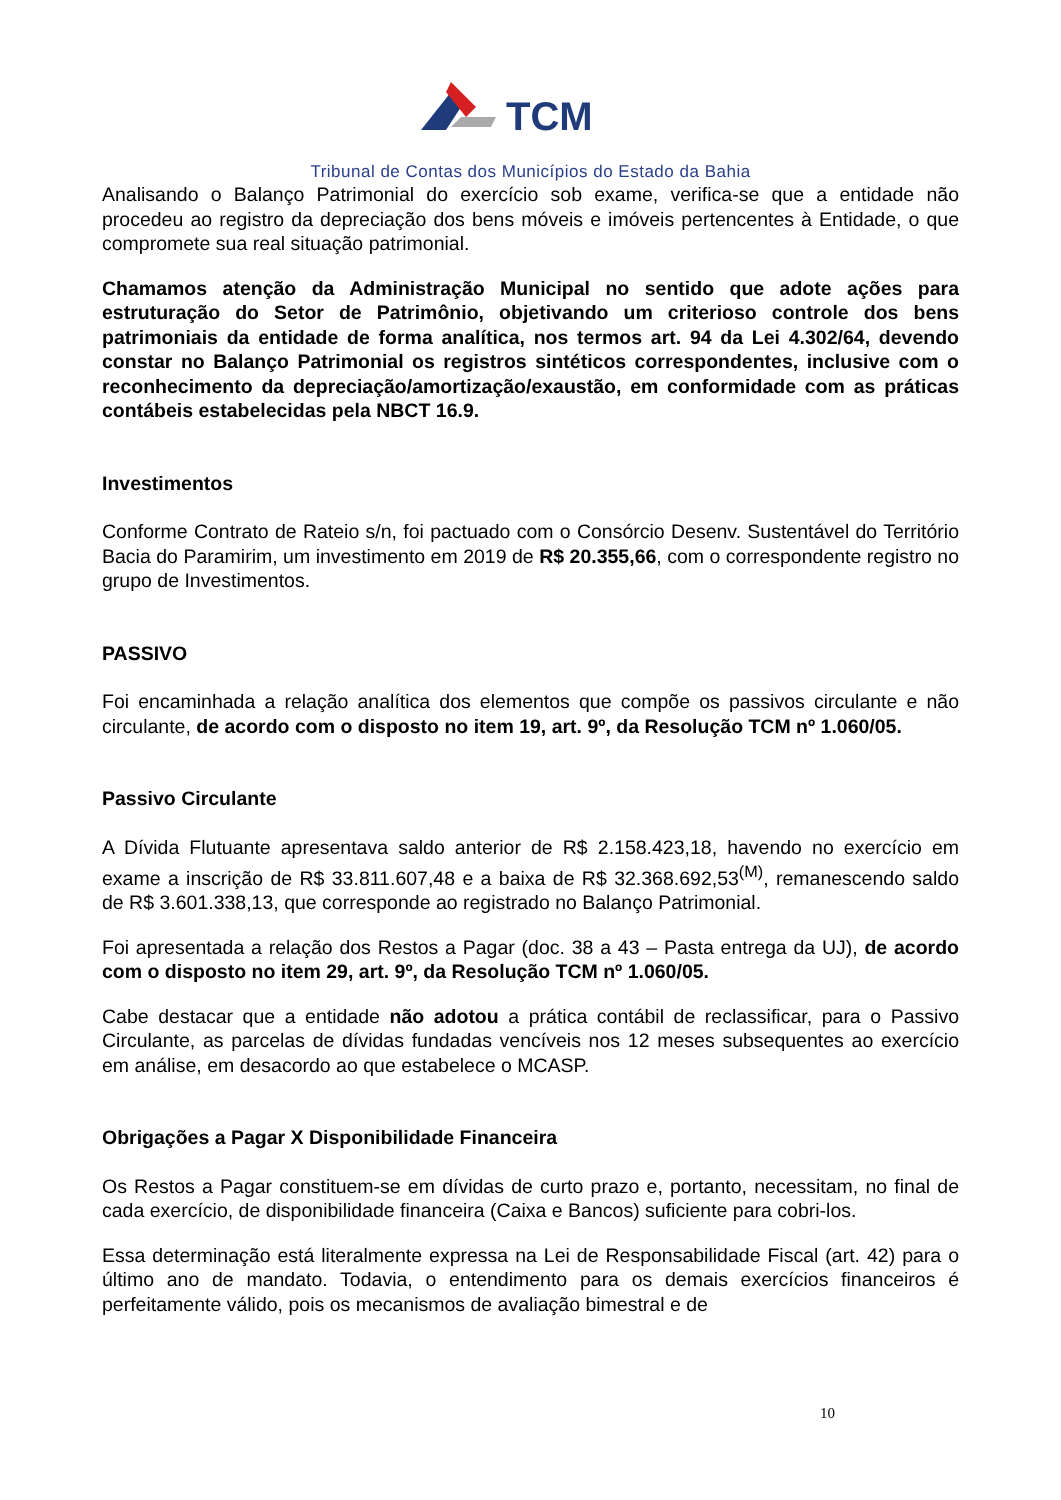TCM
Tribunal de Contas dos Municípios do Estado da Bahia
Analisando o Balanço Patrimonial do exercício sob exame, verifica-se que a entidade não procedeu ao registro da depreciação dos bens móveis e imóveis pertencentes à Entidade, o que compromete sua real situação patrimonial.
Chamamos atenção da Administração Municipal no sentido que adote ações para estruturação do Setor de Patrimônio, objetivando um criterioso controle dos bens patrimoniais da entidade de forma analítica, nos termos art. 94 da Lei 4.302/64, devendo constar no Balanço Patrimonial os registros sintéticos correspondentes, inclusive com o reconhecimento da depreciação/amortização/exaustão, em conformidade com as práticas contábeis estabelecidas pela NBCT 16.9.
Investimentos
Conforme Contrato de Rateio s/n, foi pactuado com o Consórcio Desenv. Sustentável do Território Bacia do Paramirim, um investimento em 2019 de R$ 20.355,66, com o correspondente registro no grupo de Investimentos.
PASSIVO
Foi encaminhada a relação analítica dos elementos que compõe os passivos circulante e não circulante, de acordo com o disposto no item 19, art. 9º, da Resolução TCM nº 1.060/05.
Passivo Circulante
A Dívida Flutuante apresentava saldo anterior de R$ 2.158.423,18, havendo no exercício em exame a inscrição de R$ 33.811.607,48 e a baixa de R$ 32.368.692,53<sup>(M)</sup>, remanescendo saldo de R$ 3.601.338,13, que corresponde ao registrado no Balanço Patrimonial.
Foi apresentada a relação dos Restos a Pagar (doc. 38 a 43 – Pasta entrega da UJ), de acordo com o disposto no item 29, art. 9º, da Resolução TCM nº 1.060/05.
Cabe destacar que a entidade não adotou a prática contábil de reclassificar, para o Passivo Circulante, as parcelas de dívidas fundadas vencíveis nos 12 meses subsequentes ao exercício em análise, em desacordo ao que estabelece o MCASP.
Obrigações a Pagar X Disponibilidade Financeira
Os Restos a Pagar constituem-se em dívidas de curto prazo e, portanto, necessitam, no final de cada exercício, de disponibilidade financeira (Caixa e Bancos) suficiente para cobri-los.
Essa determinação está literalmente expressa na Lei de Responsabilidade Fiscal (art. 42) para o último ano de mandato. Todavia, o entendimento para os demais exercícios financeiros é perfeitamente válido, pois os mecanismos de avaliação bimestral e de
10